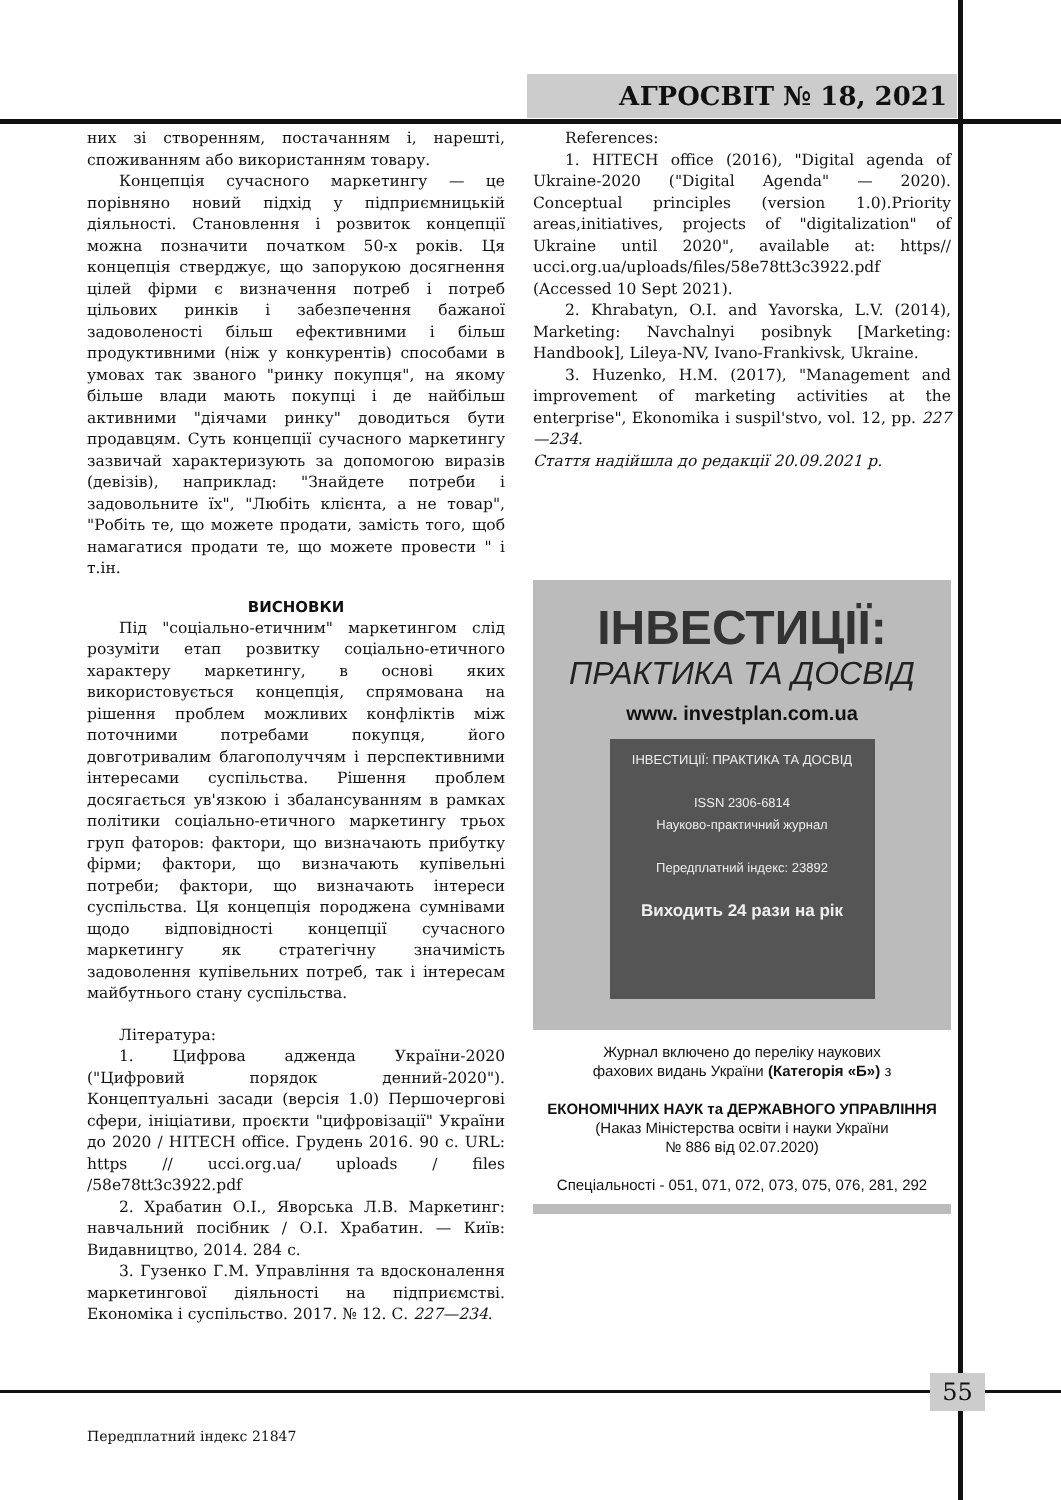АГРОСВІТ № 18, 2021
них зі створенням, постачанням і, нарешті, споживанням або використанням товару.
Концепція сучасного маркетингу — це порівняно новий підхід у підприємницькій діяльності. Становлення і розвиток концепції можна позначити початком 50-х років. Ця концепція стверджує, що запорукою досягнення цілей фірми є визначення потреб і потреб цільових ринків і забезпечення бажаної задоволеності більш ефективними і більш продуктивними (ніж у конкурентів) способами в умовах так званого "ринку покупця", на якому більше влади мають покупці і де найбільш активними "діячами ринку" доводиться бути продавцям. Суть концепції сучасного маркетингу зазвичай характеризують за допомогою виразів (девізів), наприклад: "Знайдете потреби і задовольните їх", "Любіть клієнта, а не товар", "Робіть те, що можете продати, замість того, щоб намагатися продати те, що можете провести " і т.ін.
ВИСНОВКИ
Під "соціально-етичним" маркетингом слід розуміти етап розвитку соціально-етичного характеру маркетингу, в основі яких використовується концепція, спрямована на рішення проблем можливих конфліктів між поточними потребами покупця, його довготривалим благополуччям і перспективними інтересами суспільства. Рішення проблем досягається ув'язкою і збалансуванням в рамках політики соціально-етичного маркетингу трьох груп фаторов: фактори, що визначають прибутку фірми; фактори, що визначають купівельні потреби; фактори, що визначають інтереси суспільства. Ця концепція породжена сумнівами щодо відповідності концепції сучасного маркетингу як стратегічну значимість задоволення купівельних потреб, так і інтересам майбутнього стану суспільства.
Література:
1. Цифрова адженда України-2020 ("Цифровий порядок денний-2020"). Концептуальні засади (версія 1.0) Першочергові сфери, ініціативи, проєкти "цифровізації" України до 2020 / HITECH office. Грудень 2016. 90 с. URL: https // ucci.org.ua/ uploads / files /58e78tt3c3922.pdf
2. Храбатин О.І., Яворська Л.В. Маркетинг: навчальний посібник / О.І. Храбатин. — Київ: Видавництво, 2014. 284 с.
3. Гузенко Г.М. Управління та вдосконалення маркетингової діяльності на підприємстві. Економіка і суспільство. 2017. № 12. С. 227—234.
References:
1. HITECH office (2016), "Digital agenda of Ukraine-2020 ("Digital Agenda" — 2020). Conceptual principles (version 1.0).Priority areas,initiatives, projects of "digitalization" of Ukraine until 2020", available at: https// ucci.org.ua/uploads/files/58e78tt3c3922.pdf (Accessed 10 Sept 2021).
2. Khrabatyn, O.I. and Yavorska, L.V. (2014), Marketing: Navchalnyi posibnyk [Marketing: Handbook], Lileya-NV, Ivano-Frankivsk, Ukraine.
3. Huzenko, H.M. (2017), "Management and improvement of marketing activities at the enterprise", Ekonomika i suspil'stvo, vol. 12, pp. 227—234.
Стаття надійшла до редакції 20.09.2021 р.
ІНВЕСТИЦІЇ:
ПРАКТИКА ТА ДОСВІД
www. investplan.com.ua
ІНВЕСТИЦІЇ: ПРАКТИКА ТА ДОСВІД
ISSN 2306-6814
Науково-практичний журнал
Передплатний індекс: 23892
Виходить 24 рази на рік
Журнал включено до переліку наукових
фахових видань України (Категорія «Б») з
ЕКОНОМІЧНИХ НАУК та ДЕРЖАВНОГО УПРАВЛІННЯ
(Наказ Міністерства освіти і науки України
№ 886 від 02.07.2020)
Спеціальності - 051, 071, 072, 073, 075, 076, 281, 292
55
Передплатний індекс 21847